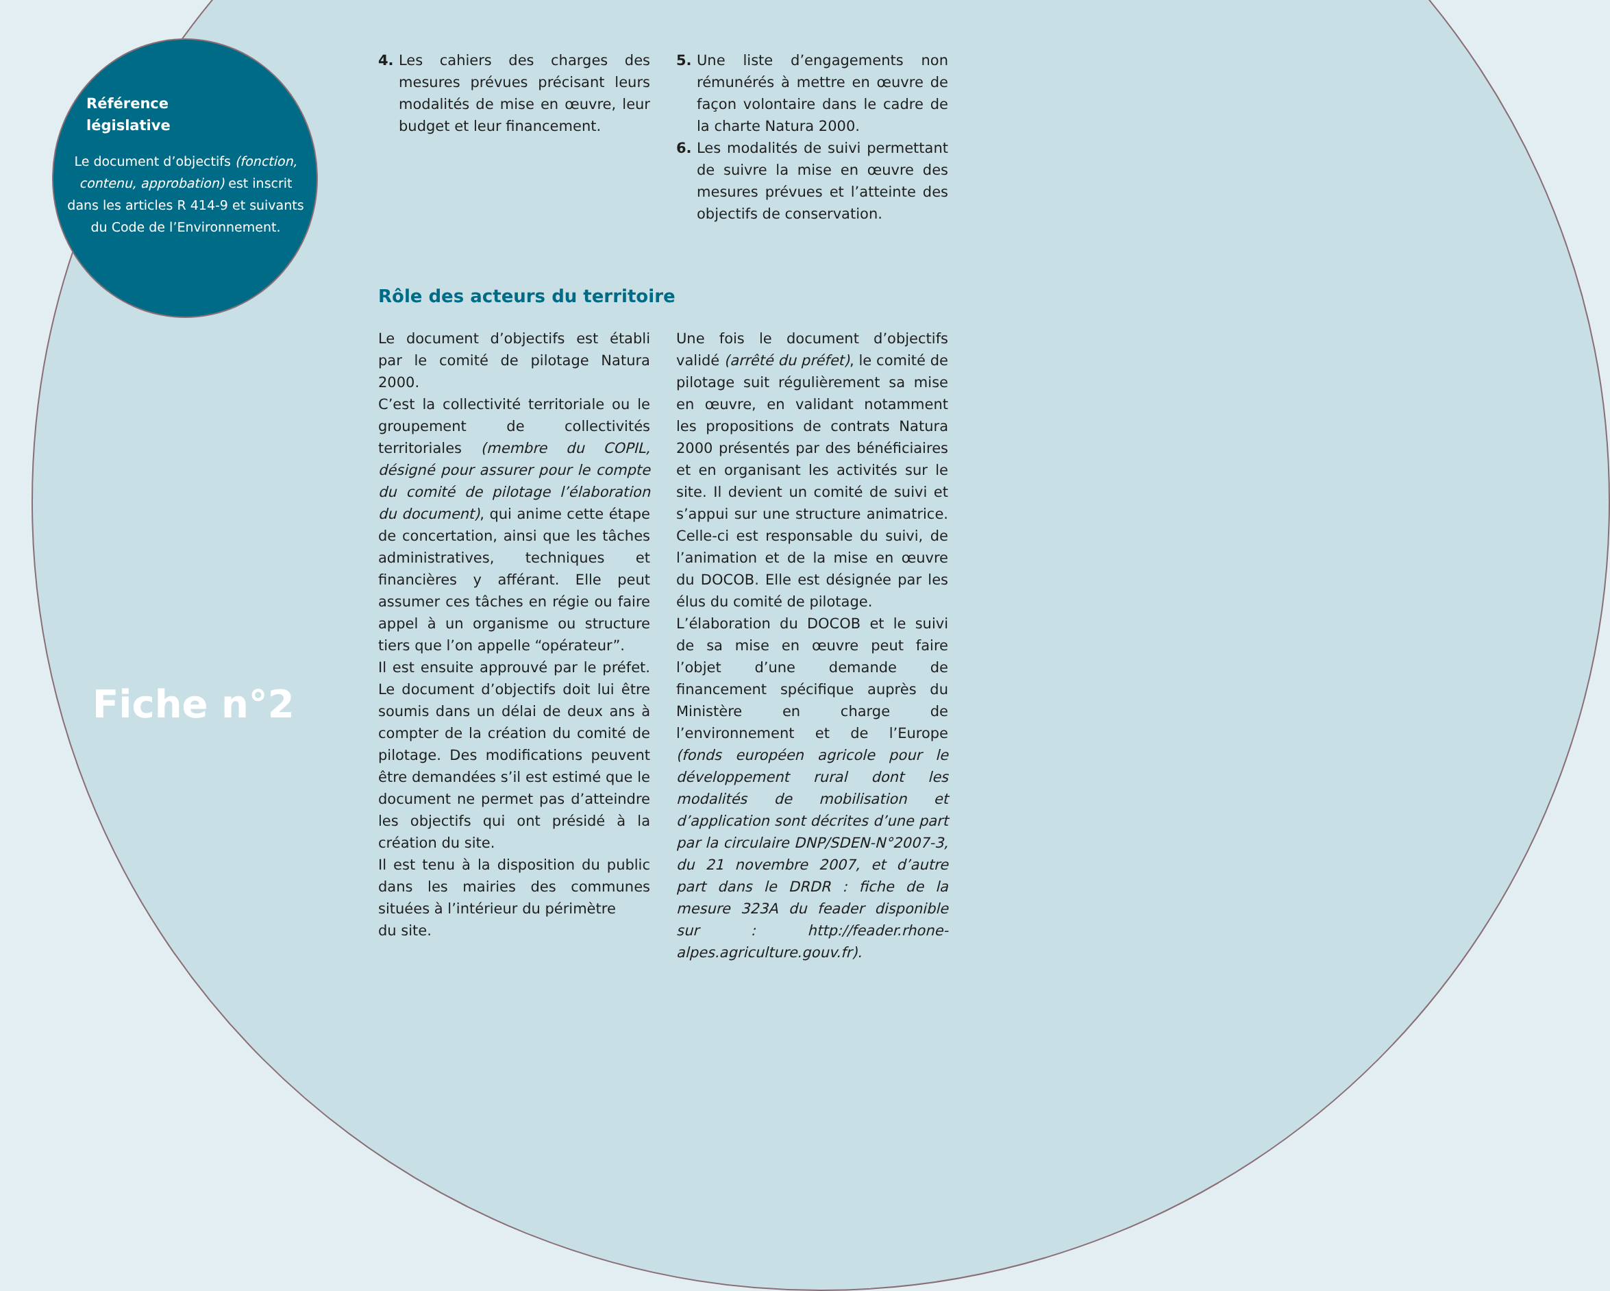Référence
législative
Le document d’objectifs (fonction, contenu, approbation) est inscrit dans les articles R 414-9 et suivants du Code de l’Environnement.
Fiche n°2
4. Les cahiers des charges des mesures prévues précisant leurs modalités de mise en œuvre, leur budget et leur financement.
5. Une liste d’engagements non rémunérés à mettre en œuvre de façon volontaire dans le cadre de la charte Natura 2000.
6. Les modalités de suivi permettant de suivre la mise en œuvre des mesures prévues et l’atteinte des objectifs de conservation.
Rôle des acteurs du territoire
Le document d’objectifs est établi par le comité de pilotage Natura 2000.
C’est la collectivité territoriale ou le groupement de collectivités territoriales (membre du COPIL, désigné pour assurer pour le compte du comité de pilotage l’élaboration du document), qui anime cette étape de concertation, ainsi que les tâches administratives, techniques et financières y afférant. Elle peut assumer ces tâches en régie ou faire appel à un organisme ou structure tiers que l’on appelle “opérateur”.
Il est ensuite approuvé par le préfet. Le document d’objectifs doit lui être soumis dans un délai de deux ans à compter de la création du comité de pilotage. Des modifications peuvent être demandées s’il est estimé que le document ne permet pas d’atteindre les objectifs qui ont présidé à la création du site.
Il est tenu à la disposition du public dans les mairies des communes situées à l’intérieur du périmètre
du site.
Une fois le document d’objectifs validé (arrêté du préfet), le comité de pilotage suit régulièrement sa mise en œuvre, en validant notamment les propositions de contrats Natura 2000 présentés par des bénéficiaires et en organisant les activités sur le site. Il devient un comité de suivi et s’appui sur une structure animatrice. Celle-ci est responsable du suivi, de l’animation et de la mise en œuvre du DOCOB. Elle est désignée par les élus du comité de pilotage.
L’élaboration du DOCOB et le suivi de sa mise en œuvre peut faire l’objet d’une demande de financement spécifique auprès du Ministère en charge de l’environnement et de l’Europe (fonds européen agricole pour le développement rural dont les modalités de mobilisation et d’application sont décrites d’une part par la circulaire DNP/SDEN-N°2007-3, du 21 novembre 2007, et d’autre part dans le DRDR : fiche de la mesure 323A du feader disponible sur : http://feader.rhone-alpes.agriculture.gouv.fr).